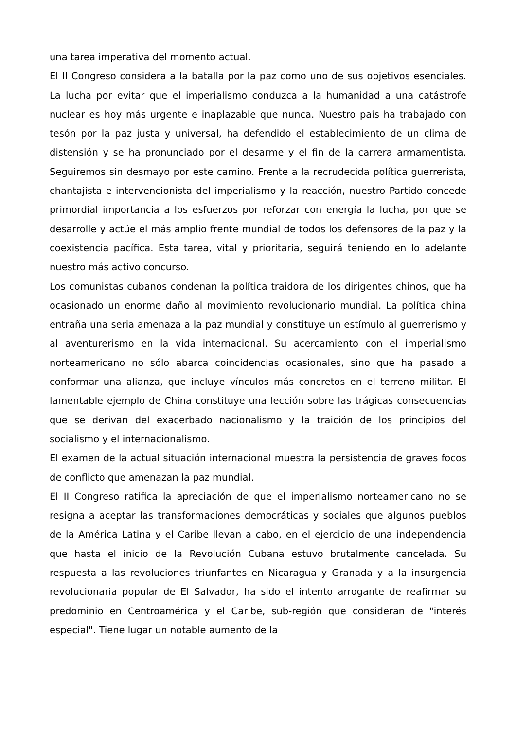una tarea imperativa del momento actual.
El II Congreso considera a la batalla por la paz como uno de sus objetivos esenciales. La lucha por evitar que el imperialismo conduzca a la humanidad a una catástrofe nuclear es hoy más urgente e inaplazable que nunca. Nuestro país ha trabajado con tesón por la paz justa y universal, ha defendido el establecimiento de un clima de distensión y se ha pronunciado por el desarme y el fin de la carrera armamentista. Seguiremos sin desmayo por este camino. Frente a la recrudecida política guerrerista, chantajista e intervencionista del imperialismo y la reacción, nuestro Partido concede primordial importancia a los esfuerzos por reforzar con energía la lucha, por que se desarrolle y actúe el más amplio frente mundial de todos los defensores de la paz y la coexistencia pacífica. Esta tarea, vital y prioritaria, seguirá teniendo en lo adelante nuestro más activo concurso.
Los comunistas cubanos condenan la política traidora de los dirigentes chinos, que ha ocasionado un enorme daño al movimiento revolucionario mundial. La política china entraña una seria amenaza a la paz mundial y constituye un estímulo al guerrerismo y al aventurerismo en la vida internacional. Su acercamiento con el imperialismo norteamericano no sólo abarca coincidencias ocasionales, sino que ha pasado a conformar una alianza, que incluye vínculos más concretos en el terreno militar. El lamentable ejemplo de China constituye una lección sobre las trágicas consecuencias que se derivan del exacerbado nacionalismo y la traición de los principios del socialismo y el internacionalismo.
El examen de la actual situación internacional muestra la persistencia de graves focos de conflicto que amenazan la paz mundial.
El II Congreso ratifica la apreciación de que el imperialismo norteamericano no se resigna a aceptar las transformaciones democráticas y sociales que algunos pueblos de la América Latina y el Caribe llevan a cabo, en el ejercicio de una independencia que hasta el inicio de la Revolución Cubana estuvo brutalmente cancelada. Su respuesta a las revoluciones triunfantes en Nicaragua y Granada y a la insurgencia revolucionaria popular de El Salvador, ha sido el intento arrogante de reafirmar su predominio en Centroamérica y el Caribe, sub-región que consideran de "interés especial". Tiene lugar un notable aumento de la